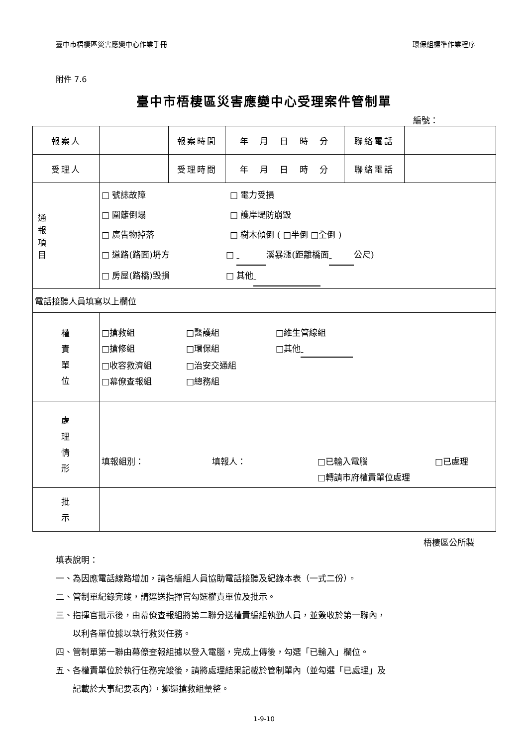臺中市梧棲區災害應變中心作業手冊 環保組標準作業程序
附件 7.6
臺中市梧棲區災害應變中心受理案件管制單
編號：
| 報案人 | | 報案時間 | 年 月 日 時 分 | 聯絡電話 | |
| 受理人 | | 受理時間 | 年 月 日 時 分 | 聯絡電話 | |
| 通 報 項 目 | □ 號誌故障 □ 電力受損 □ 圍籬倒塌 □ 護岸堤防崩毀 □ 廣告物掉落 □ 樹木傾倒 ( □半倒 □全倒 ) □ 道路(路面)坍方 □ 溪暴漲(距離橋面 公尺) □ 房屋(路橋)毀損 □ 其他 | | | | |
| 電話接聽人員填寫以上欄位 | | | | | |
| 權 責 單 位 | □搶救組 □醫護組 □維生管線組 □搶修組 □環保組 □其他 □收容救濟組 □治安交通組 □幕僚查報組 □總務組 | | | | |
| 處 理 情 形 | 填報組別： 填報人： □已輸入電腦 □已處理 □轉請市府權責單位處理 | | | | |
| 批 示 | | | | | |
梧棲區公所製
填表說明：
一、為因應電話線路增加，請各編組人員協助電話接聽及紀錄本表（一式二份）。
二、管制單紀錄完竣，請逕送指揮官勾選權責單位及批示。
三、指揮官批示後，由幕僚查報組將第二聯分送權責編組執勤人員，並簽收於第一聯內，
　　以利各單位據以執行救災任務。
四、管制單第一聯由幕僚查報組據以登入電腦，完成上傳後，勾選「已輸入」欄位。
五、各權責單位於執行任務完竣後，請將處理結果記載於管制單內（並勾選「已處理」及
　　記載於大事紀要表內），擲還搶救組彙整。
1-9-10